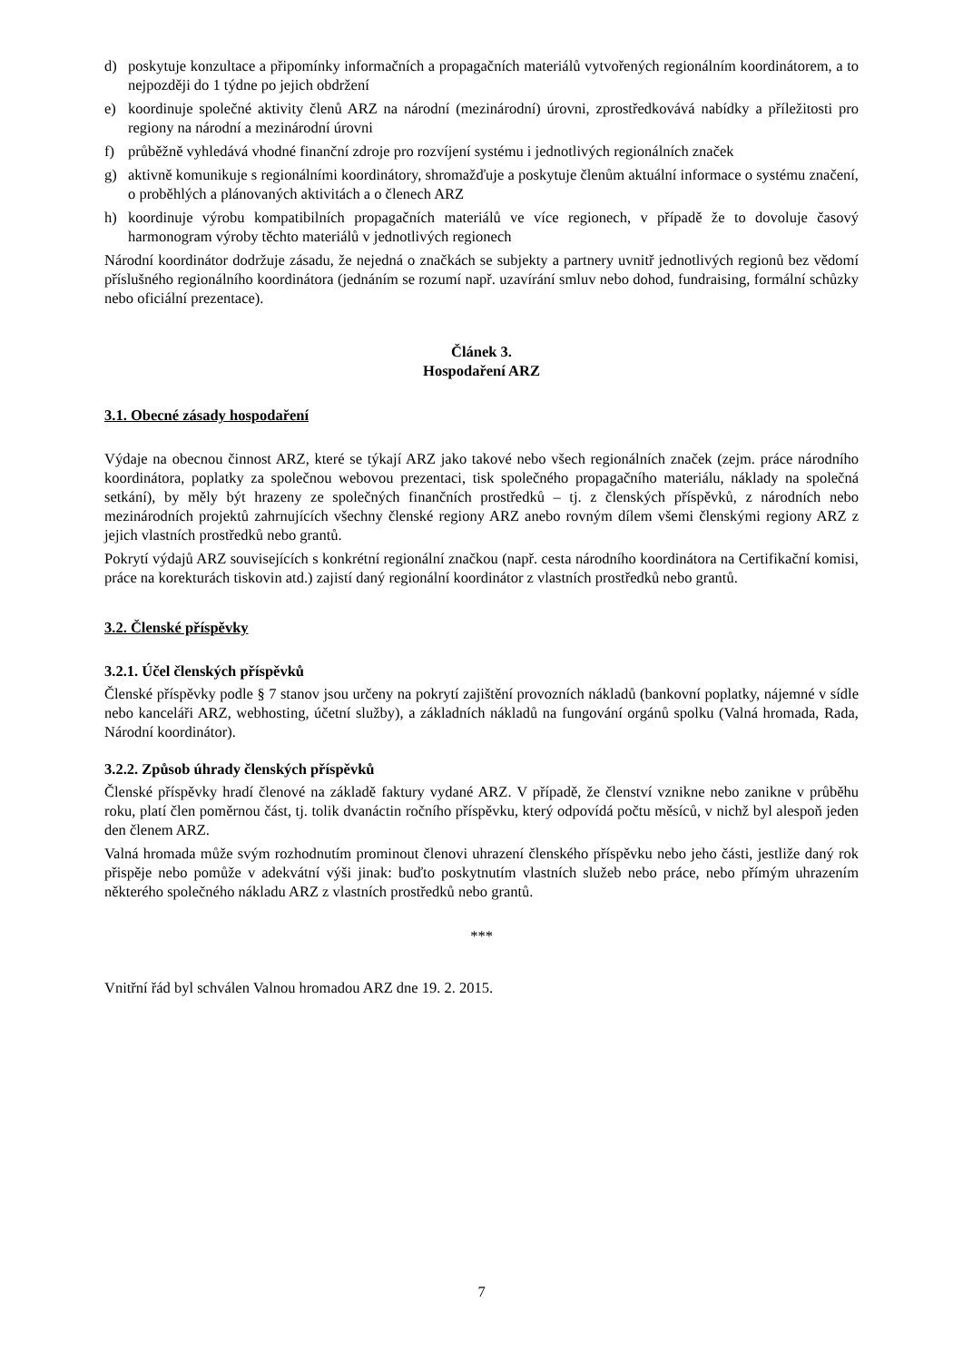d) poskytuje konzultace a připomínky informačních a propagačních materiálů vytvořených regionálním koordinátorem, a to nejpozději do 1 týdne po jejich obdržení
e) koordinuje společné aktivity členů ARZ na národní (mezinárodní) úrovni, zprostředkovává nabídky a příležitosti pro regiony na národní a mezinárodní úrovni
f) průběžně vyhledává vhodné finanční zdroje pro rozvíjení systému i jednotlivých regionálních značek
g) aktivně komunikuje s regionálními koordinátory, shromažďuje a poskytuje členům aktuální informace o systému značení, o proběhlých a plánovaných aktivitách a o členech ARZ
h) koordinuje výrobu kompatibilních propagačních materiálů ve více regionech, v případě že to dovoluje časový harmonogram výroby těchto materiálů v jednotlivých regionech
Národní koordinátor dodržuje zásadu, že nejedná o značkách se subjekty a partnery uvnitř jednotlivých regionů bez vědomí příslušného regionálního koordinátora (jednáním se rozumí např. uzavírání smluv nebo dohod, fundraising, formální schůzky nebo oficiální prezentace).
Článek 3.
Hospodaření ARZ
3.1. Obecné zásady hospodaření
Výdaje na obecnou činnost ARZ, které se týkají ARZ jako takové nebo všech regionálních značek (zejm. práce národního koordinátora, poplatky za společnou webovou prezentaci, tisk společného propagačního materiálu, náklady na společná setkání), by měly být hrazeny ze společných finančních prostředků – tj. z členských příspěvků, z národních nebo mezinárodních projektů zahrnujících všechny členské regiony ARZ anebo rovným dílem všemi členskými regiony ARZ z jejich vlastních prostředků nebo grantů.
Pokrytí výdajů ARZ souvisejících s konkrétní regionální značkou (např. cesta národního koordinátora na Certifikační komisi, práce na korekturách tiskovin atd.) zajistí daný regionální koordinátor z vlastních prostředků nebo grantů.
3.2. Členské příspěvky
3.2.1. Účel členských příspěvků
Členské příspěvky podle § 7 stanov jsou určeny na pokrytí zajištění provozních nákladů (bankovní poplatky, nájemné v sídle nebo kanceláři ARZ, webhosting, účetní služby), a základních nákladů na fungování orgánů spolku (Valná hromada, Rada, Národní koordinátor).
3.2.2. Způsob úhrady členských příspěvků
Členské příspěvky hradí členové na základě faktury vydané ARZ. V případě, že členství vznikne nebo zanikne v průběhu roku, platí člen poměrnou část, tj. tolik dvanáctin ročního příspěvku, který odpovídá počtu měsíců, v nichž byl alespoň jeden den členem ARZ.
Valná hromada může svým rozhodnutím prominout členovi uhrazení členského příspěvku nebo jeho části, jestliže daný rok přispěje nebo pomůže v adekvátní výši jinak: buďto poskytnutím vlastních služeb nebo práce, nebo přímým uhrazením některého společného nákladu ARZ z vlastních prostředků nebo grantů.
***
Vnitřní řád byl schválen Valnou hromadou ARZ dne 19. 2. 2015.
7